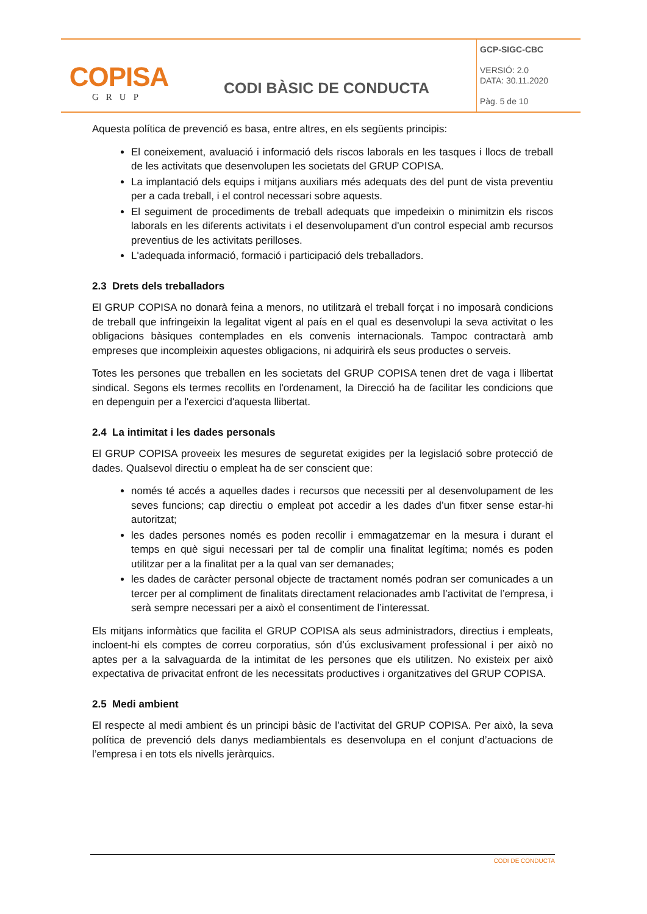| COPISA GRUP | CODI BÀSIC DE CONDUCTA | GCP-SIGC-CBC VERSIÓ: 2.0 DATA: 30.11.2020 Pàg. 5 de 10 |
Aquesta política de prevenció es basa, entre altres, en els següents principis:
El coneixement, avaluació i informació dels riscos laborals en les tasques i llocs de treball de les activitats que desenvolupen les societats del GRUP COPISA.
La implantació dels equips i mitjans auxiliars més adequats des del punt de vista preventiu per a cada treball, i el control necessari sobre aquests.
El seguiment de procediments de treball adequats que impedeixin o minimitzin els riscos laborals en les diferents activitats i el desenvolupament d'un control especial amb recursos preventius de les activitats perilloses.
L'adequada informació, formació i participació dels treballadors.
2.3 Drets dels treballadors
El GRUP COPISA no donarà feina a menors, no utilitzarà el treball forçat i no imposarà condicions de treball que infringeixin la legalitat vigent al país en el qual es desenvolupi la seva activitat o les obligacions bàsiques contemplades en els convenis internacionals. Tampoc contractarà amb empreses que incompleixin aquestes obligacions, ni adquirirà els seus productes o serveis.
Totes les persones que treballen en les societats del GRUP COPISA tenen dret de vaga i llibertat sindical. Segons els termes recollits en l'ordenament, la Direcció ha de facilitar les condicions que en depenguin per a l'exercici d'aquesta llibertat.
2.4 La intimitat i les dades personals
El GRUP COPISA proveeix les mesures de seguretat exigides per la legislació sobre protecció de dades. Qualsevol directiu o empleat ha de ser conscient que:
només té accés a aquelles dades i recursos que necessiti per al desenvolupament de les seves funcions; cap directiu o empleat pot accedir a les dades d’un fitxer sense estar-hi autoritzat;
les dades persones només es poden recollir i emmagatzemar en la mesura i durant el temps en què sigui necessari per tal de complir una finalitat legítima; només es poden utilitzar per a la finalitat per a la qual van ser demanades;
les dades de caràcter personal objecte de tractament només podran ser comunicades a un tercer per al compliment de finalitats directament relacionades amb l’activitat de l’empresa, i serà sempre necessari per a això el consentiment de l’interessat.
Els mitjans informàtics que facilita el GRUP COPISA als seus administradors, directius i empleats, incloent-hi els comptes de correu corporatius, són d’ús exclusivament professional i per això no aptes per a la salvaguarda de la intimitat de les persones que els utilitzen. No existeix per això expectativa de privacitat enfront de les necessitats productives i organitzatives del GRUP COPISA.
2.5 Medi ambient
El respecte al medi ambient és un principi bàsic de l’activitat del GRUP COPISA. Per això, la seva política de prevenció dels danys mediambientals es desenvolupa en el conjunt d’actuacions de l’empresa i en tots els nivells jeràrquics.
CODI DE CONDUCTA